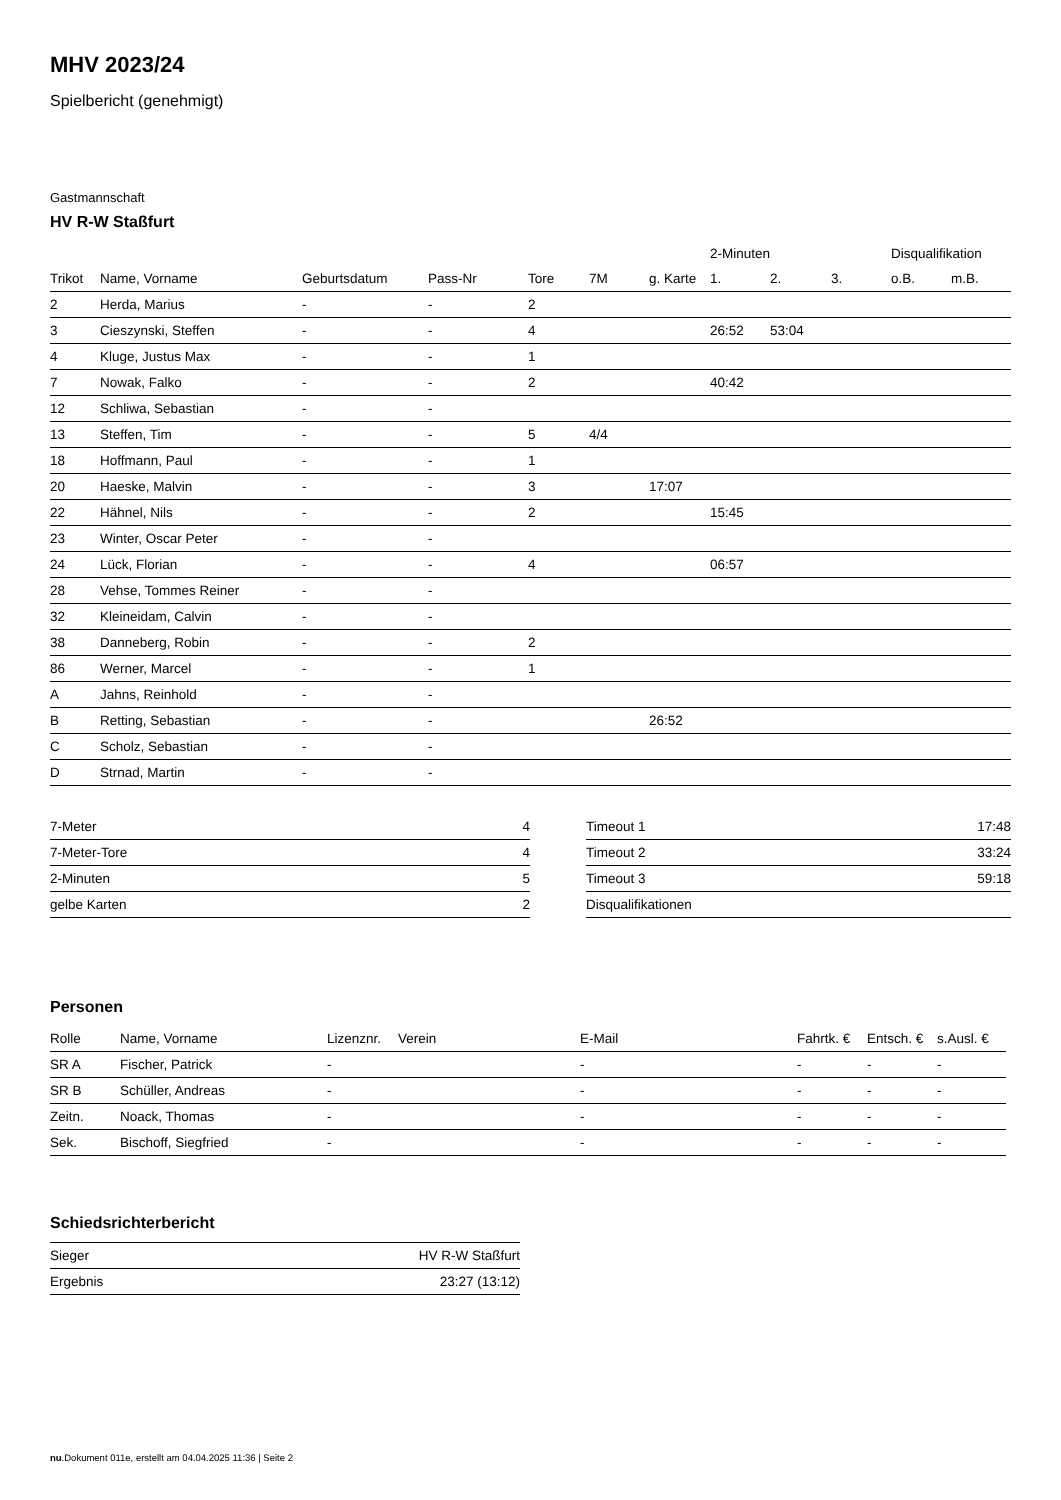MHV 2023/24
Spielbericht (genehmigt)
Gastmannschaft
HV R-W Staßfurt
| | | | | | | | 2-Minuten | | | Disqualifikation | |
| --- | --- | --- | --- | --- | --- | --- | --- | --- | --- | --- | --- |
| Trikot | Name, Vorname | Geburtsdatum | Pass-Nr | Tore | 7M | g. Karte | 1. | 2. | 3. | o.B. | m.B. |
| 2 | Herda, Marius | - | - | 2 | | | | | | | |
| 3 | Cieszynski, Steffen | - | - | 4 | | | 26:52 | 53:04 | | | |
| 4 | Kluge, Justus Max | - | - | 1 | | | | | | | |
| 7 | Nowak, Falko | - | - | 2 | | | 40:42 | | | | |
| 12 | Schliwa, Sebastian | - | - | | | | | | | | |
| 13 | Steffen, Tim | - | - | 5 | 4/4 | | | | | | |
| 18 | Hoffmann, Paul | - | - | 1 | | | | | | | |
| 20 | Haeske, Malvin | - | - | 3 | | 17:07 | | | | | |
| 22 | Hähnel, Nils | - | - | 2 | | | 15:45 | | | | |
| 23 | Winter, Oscar Peter | - | - | | | | | | | | |
| 24 | Lück, Florian | - | - | 4 | | | 06:57 | | | | |
| 28 | Vehse, Tommes Reiner | - | - | | | | | | | | |
| 32 | Kleineidam, Calvin | - | - | | | | | | | | |
| 38 | Danneberg, Robin | - | - | 2 | | | | | | | |
| 86 | Werner, Marcel | - | - | 1 | | | | | | | |
| A | Jahns, Reinhold | - | - | | | | | | | | |
| B | Retting, Sebastian | - | - | | | 26:52 | | | | | |
| C | Scholz, Sebastian | - | - | | | | | | | | |
| D | Strnad, Martin | - | - | | | | | | | | |
| 7-Meter | 4 |
| 7-Meter-Tore | 4 |
| 2-Minuten | 5 |
| gelbe Karten | 2 |
| Timeout 1 | 17:48 |
| Timeout 2 | 33:24 |
| Timeout 3 | 59:18 |
| Disqualifikationen | |
Personen
| Rolle | Name, Vorname | Lizenznr. | Verein | E-Mail | Fahrtk. € | Entsch. € | s.Ausl. € |
| --- | --- | --- | --- | --- | --- | --- | --- |
| SR A | Fischer, Patrick | - | | - | - | - | - |
| SR B | Schüller, Andreas | - | | - | - | - | - |
| Zeitn. | Noack, Thomas | - | | - | - | - | - |
| Sek. | Bischoff, Siegfried | - | | - | - | - | - |
Schiedsrichterbericht
| Sieger | HV R-W Staßfurt |
| Ergebnis | 23:27 (13:12) |
nu.Dokument 011e, erstellt am 04.04.2025 11:36 | Seite 2